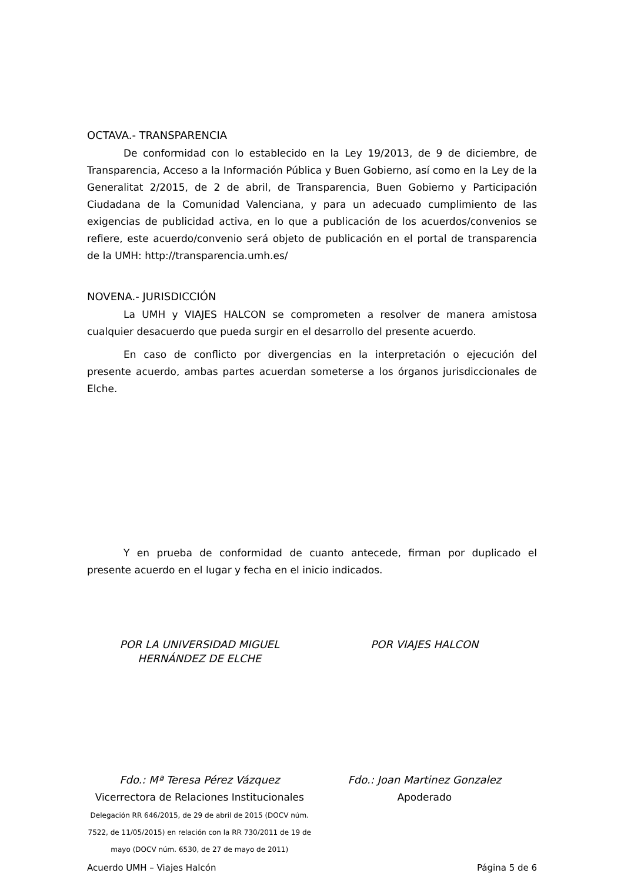OCTAVA.- TRANSPARENCIA
De conformidad con lo establecido en la Ley 19/2013, de 9 de diciembre, de Transparencia, Acceso a la Información Pública y Buen Gobierno, así como en la Ley de la Generalitat 2/2015, de 2 de abril, de Transparencia, Buen Gobierno y Participación Ciudadana de la Comunidad Valenciana, y para un adecuado cumplimiento de las exigencias de publicidad activa, en lo que a publicación de los acuerdos/convenios se refiere, este acuerdo/convenio será objeto de publicación en el portal de transparencia de la UMH: http://transparencia.umh.es/
NOVENA.- JURISDICCIÓN
La UMH y VIAJES HALCON se comprometen a resolver de manera amistosa cualquier desacuerdo que pueda surgir en el desarrollo del presente acuerdo.
En caso de conflicto por divergencias en la interpretación o ejecución del presente acuerdo, ambas partes acuerdan someterse a los órganos jurisdiccionales de Elche.
Y en prueba de conformidad de cuanto antecede, firman por duplicado el presente acuerdo en el lugar y fecha en el inicio indicados.
POR LA UNIVERSIDAD MIGUEL
HERNÁNDEZ DE ELCHE
POR VIAJES HALCON
Fdo.: Mª Teresa Pérez Vázquez
Vicerrectora de Relaciones Institucionales
Delegación RR 646/2015, de 29 de abril de 2015 (DOCV núm. 7522, de 11/05/2015) en relación con la RR 730/2011 de 19 de mayo (DOCV núm. 6530, de 27 de mayo de 2011)
Fdo.: Joan Martinez Gonzalez
Apoderado
Acuerdo UMH – Viajes Halcón Página 5 de 6